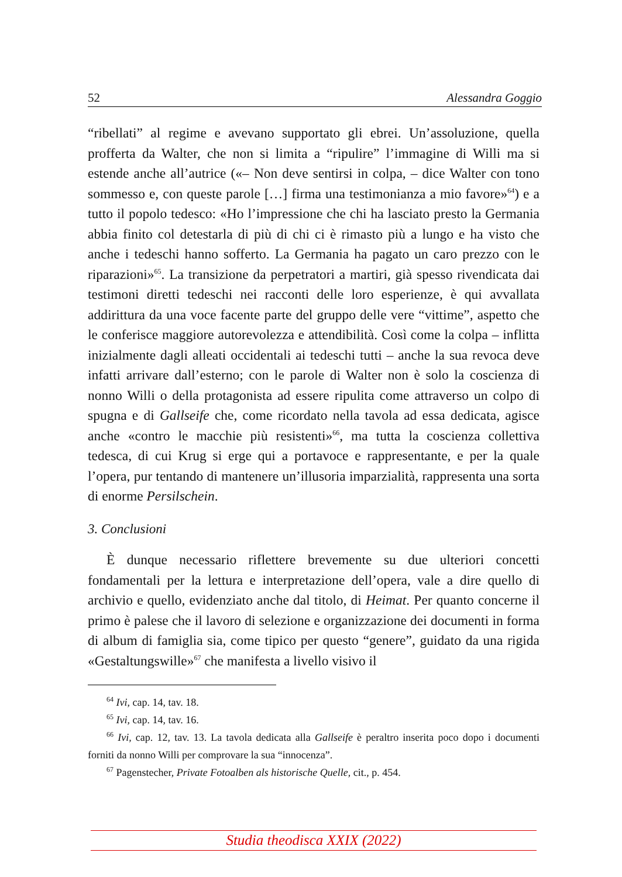52 Alessandra Goggio
“ribellati” al regime e avevano supportato gli ebrei. Un’assoluzione, quella profferta da Walter, che non si limita a “ripulire” l’immagine di Willi ma si estende anche all’autrice («– Non deve sentirsi in colpa, – dice Walter con tono sommesso e, con queste parole […] firma una testimonianza a mio favore»<sup>64</sup>) e a tutto il popolo tedesco: «Ho l’impressione che chi ha lasciato presto la Germania abbia finito col detestarla di più di chi ci è rimasto più a lungo e ha visto che anche i tedeschi hanno sofferto. La Germania ha pagato un caro prezzo con le riparazioni»<sup>65</sup>. La transizione da perpetratori a martiri, già spesso rivendicata dai testimoni diretti tedeschi nei racconti delle loro esperienze, è qui avvallata addirittura da una voce facente parte del gruppo delle vere “vittime”, aspetto che le conferisce maggiore autorevolezza e attendibilità. Così come la colpa – inflitta inizialmente dagli alleati occidentali ai tedeschi tutti – anche la sua revoca deve infatti arrivare dall’esterno; con le parole di Walter non è solo la coscienza di nonno Willi o della protagonista ad essere ripulita come attraverso un colpo di spugna e di Gallseife che, come ricordato nella tavola ad essa dedicata, agisce anche «contro le macchie più resistenti»<sup>66</sup>, ma tutta la coscienza collettiva tedesca, di cui Krug si erge qui a portavoce e rappresentante, e per la quale l’opera, pur tentando di mantenere un’illusoria imparzialità, rappresenta una sorta di enorme Persilschein.
3. Conclusioni
È dunque necessario riflettere brevemente su due ulteriori concetti fondamentali per la lettura e interpretazione dell’opera, vale a dire quello di archivio e quello, evidenziato anche dal titolo, di Heimat. Per quanto concerne il primo è palese che il lavoro di selezione e organizzazione dei documenti in forma di album di famiglia sia, come tipico per questo “genere”, guidato da una rigida «Gestaltungswille»<sup>67</sup> che manifesta a livello visivo il
<sup>64</sup> Ivi, cap. 14, tav. 18.
<sup>65</sup> Ivi, cap. 14, tav. 16.
<sup>66</sup> Ivi, cap. 12, tav. 13. La tavola dedicata alla Gallseife è peraltro inserita poco dopo i documenti forniti da nonno Willi per comprovare la sua “innocenza”.
<sup>67</sup> Pagenstecher, Private Fotoalben als historische Quelle, cit., p. 454.
Studia theodisca XXIX (2022)